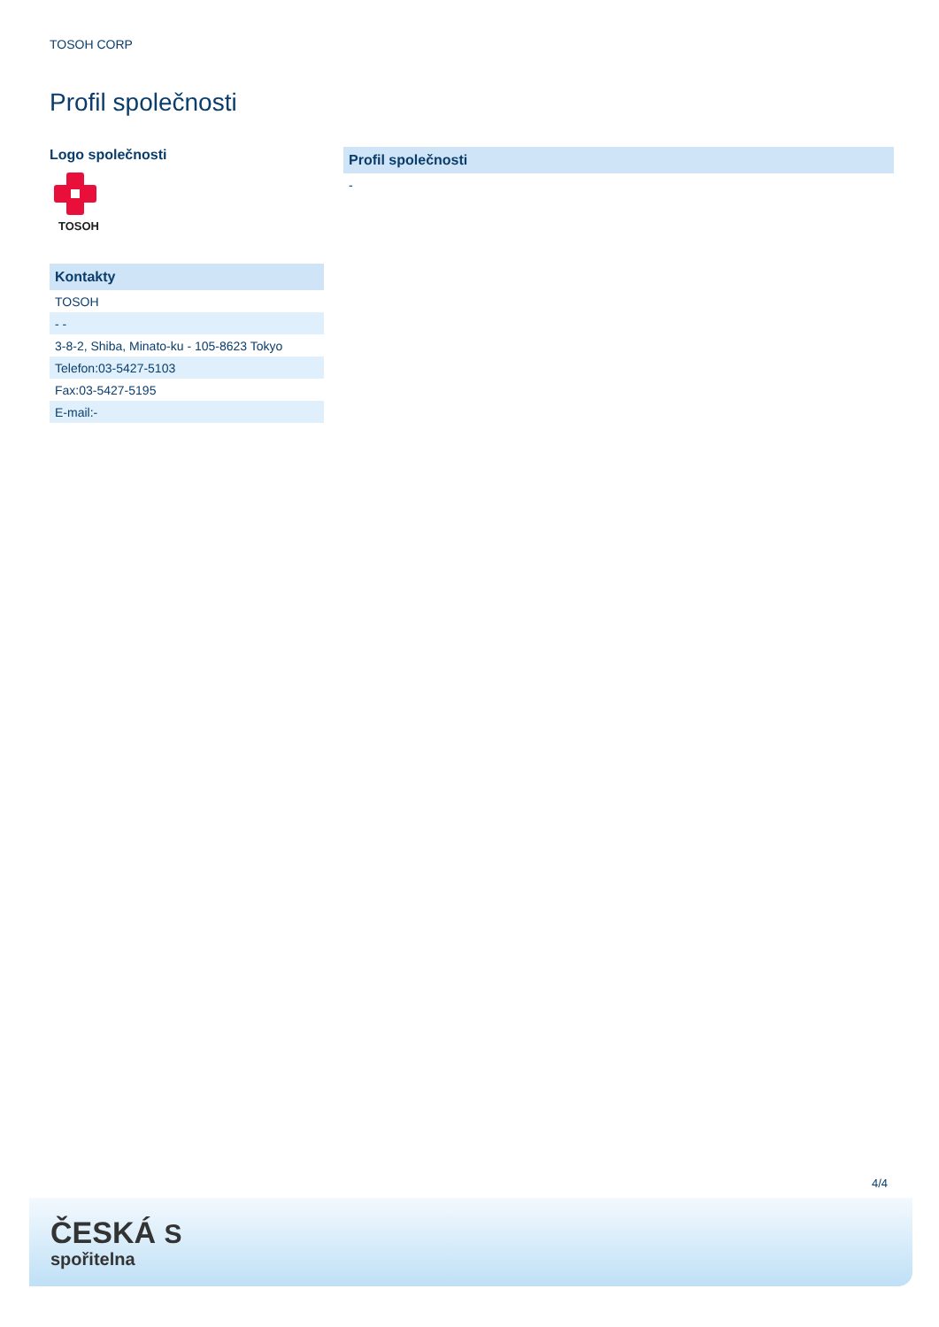TOSOH CORP
Profil společnosti
Logo společnosti
TOSOH
| Kontakty |
| --- |
| TOSOH |
| - - |
| 3-8-2, Shiba, Minato-ku - 105-8623 Tokyo |
| Telefon:03-5427-5103 |
| Fax:03-5427-5195 |
| E-mail:- |
| Profil společnosti |
| --- |
| - |
4/4
ČESKÁ S
spořitelna